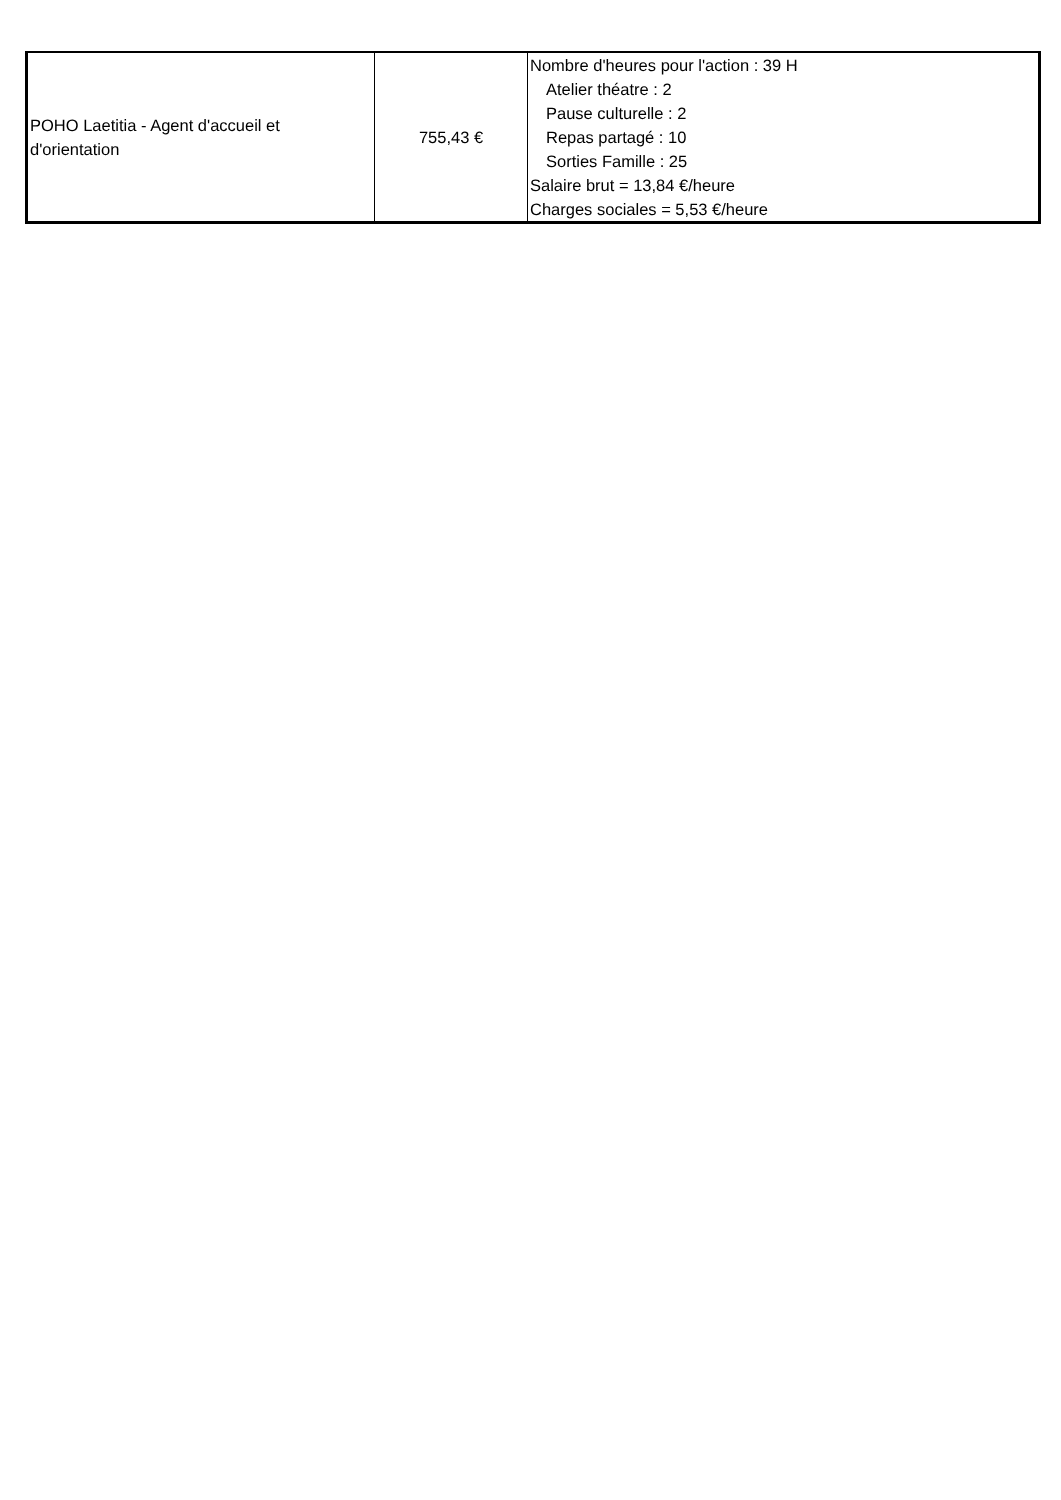| POHO Laetitia - Agent d'accueil et d'orientation | 755,43 € | Nombre d'heures pour l'action : 39 H Atelier théatre : 2 Pause culturelle : 2 Repas partagé : 10 Sorties Famille : 25 Salaire brut = 13,84 €/heure Charges sociales = 5,53 €/heure |